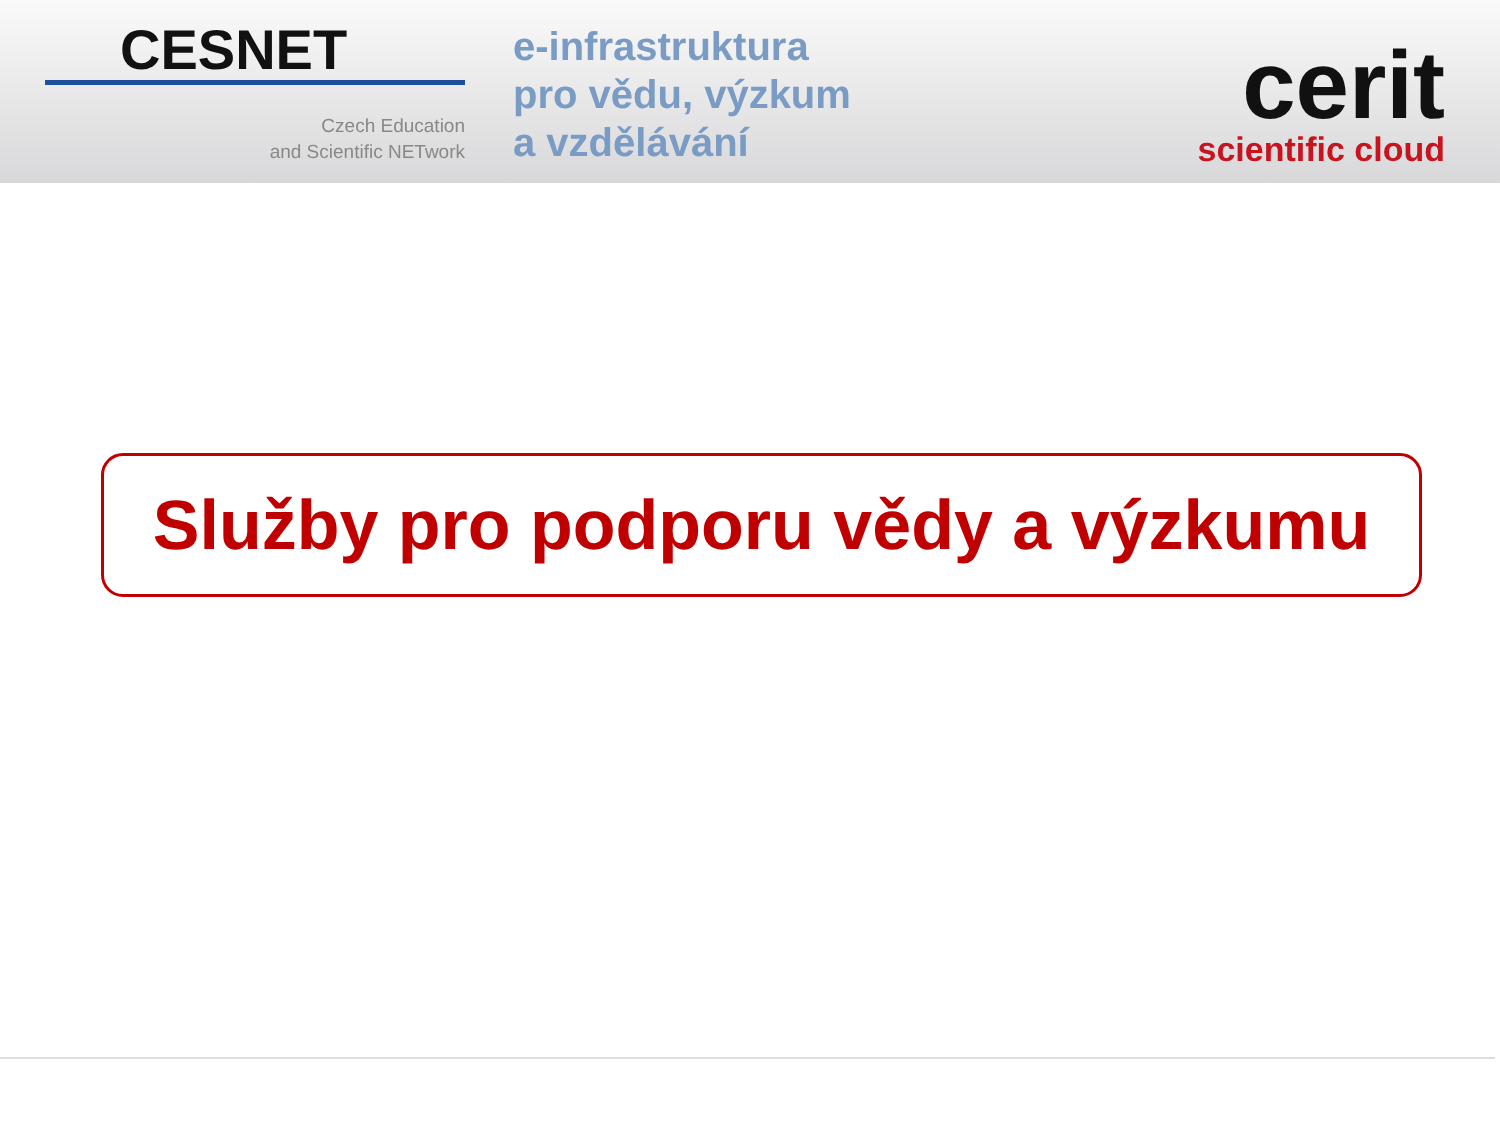CESNET
Czech Education
and Scientific NETwork
e-infrastruktura
pro vědu, výzkum
a vzdělávání
cerit
scientific cloud
Služby pro podporu vědy a výzkumu